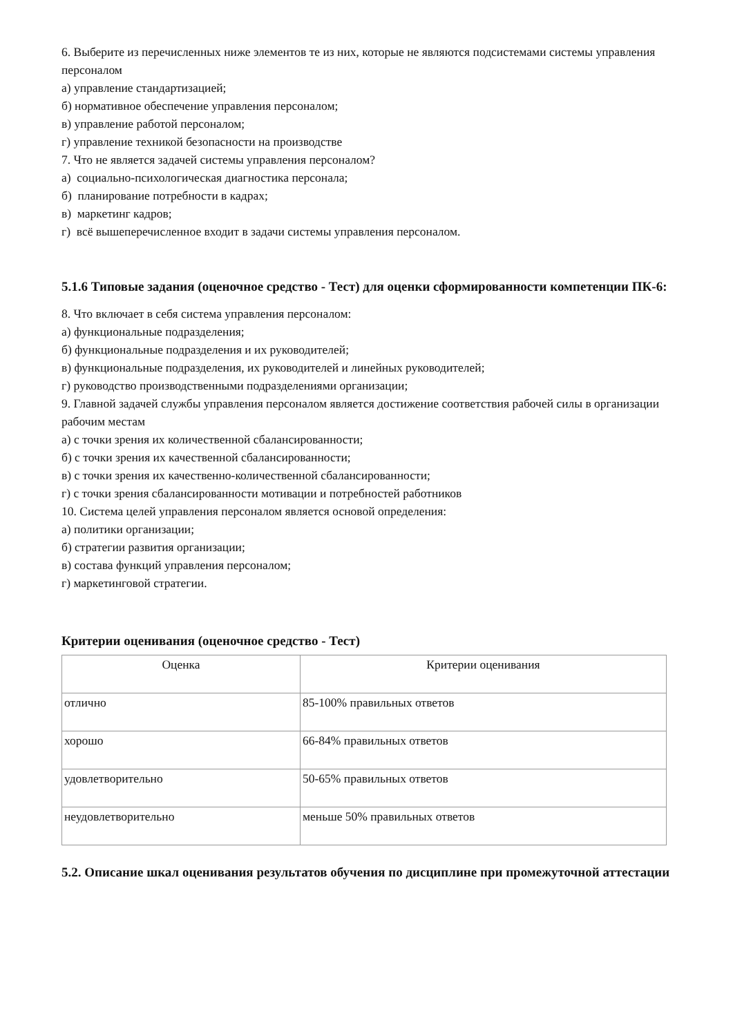6. Выберите из перечисленных ниже элементов те из них, которые не являются подсистемами системы управления персоналом
а) управление стандартизацией;
б) нормативное обеспечение управления персоналом;
в) управление работой персоналом;
г) управление техникой безопасности на производстве
7. Что не является задачей системы управления персоналом?
а) социально-психологическая диагностика персонала;
б) планирование потребности в кадрах;
в) маркетинг кадров;
г) всё вышеперечисленное входит в задачи системы управления персоналом.
5.1.6 Типовые задания (оценочное средство - Тест) для оценки сформированности компетенции ПК-6:
8. Что включает в себя система управления персоналом:
а) функциональные подразделения;
б) функциональные подразделения и их руководителей;
в) функциональные подразделения, их руководителей и линейных руководителей;
г) руководство производственными подразделениями организации;
9. Главной задачей службы управления персоналом является достижение соответствия рабочей силы в организации рабочим местам
а) с точки зрения их количественной сбалансированности;
б) с точки зрения их качественной сбалансированности;
в) с точки зрения их качественно-количественной сбалансированности;
г) с точки зрения сбалансированности мотивации и потребностей работников
10. Система целей управления персоналом является основой определения:
а) политики организации;
б) стратегии развития организации;
в) состава функций управления персоналом;
г) маркетинговой стратегии.
Критерии оценивания (оценочное средство - Тест)
| Оценка | Критерии оценивания |
| --- | --- |
| отлично | 85-100% правильных ответов |
| хорошо | 66-84% правильных ответов |
| удовлетворительно | 50-65% правильных ответов |
| неудовлетворительно | меньше 50% правильных ответов |
5.2. Описание шкал оценивания результатов обучения по дисциплине при промежуточной аттестации